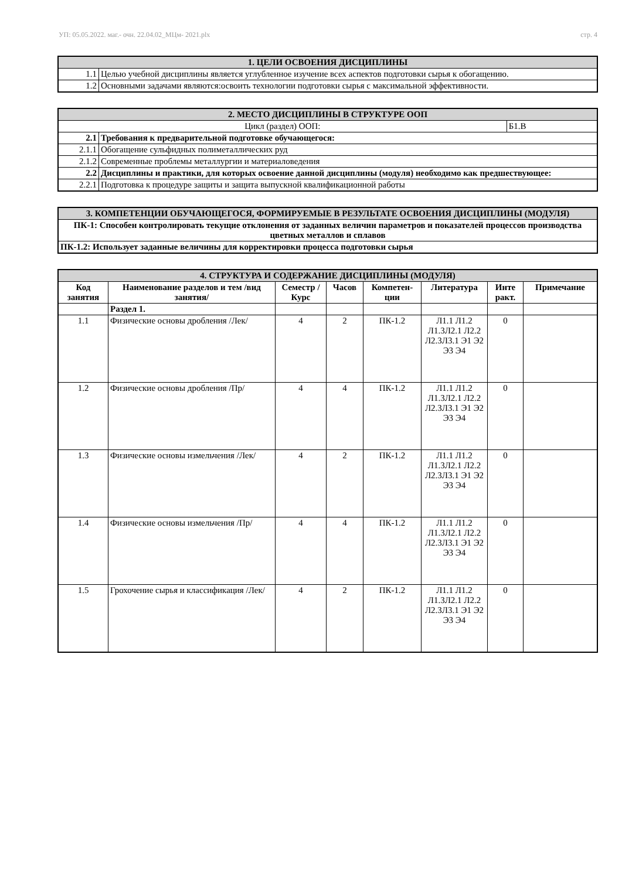УП: 05.05.2022. маг.- очн. 22.04.02_МЦм- 2021.plx стр. 4
| 1. ЦЕЛИ ОСВОЕНИЯ ДИСЦИПЛИНЫ | |
| 1.1 | Целью учебной дисциплины является углубленное изучение всех аспектов подготовки сырья к обогащению. |
| 1.2 | Основными задачами являются:освоить технологии подготовки сырья с максимальной эффективности. |
| 2. МЕСТО ДИСЦИПЛИНЫ В СТРУКТУРЕ ООП | | |
| Цикл (раздел) ООП: | | Б1.В |
| 2.1 | Требования к предварительной подготовке обучающегося: | |
| 2.1.1 | Обогащение сульфидных полиметаллических руд | |
| 2.1.2 | Современные проблемы металлургии и материаловедения | |
| 2.2 | Дисциплины и практики, для которых освоение данной дисциплины (модуля) необходимо как предшествующее: | |
| 2.2.1 | Подготовка к процедуре защиты и защита выпускной квалификационной работы | |
| 3. КОМПЕТЕНЦИИ ОБУЧАЮЩЕГОСЯ, ФОРМИРУЕМЫЕ В РЕЗУЛЬТАТЕ ОСВОЕНИЯ ДИСЦИПЛИНЫ (МОДУЛЯ) |
| ПК-1: Способен контролировать текущие отклонения от заданных величин параметров и показателей процессов производства цветных металлов и сплавов |
| ПК-1.2: Использует заданные величины для корректировки процесса подготовки сырья |
| 4. СТРУКТУРА И СОДЕРЖАНИЕ ДИСЦИПЛИНЫ (МОДУЛЯ) | | | | | | | |
| Код занятия | Наименование разделов и тем /вид занятия/ | Семестр / Курс | Часов | Компетен-ции | Литература | Инте ракт. | Примечание |
| | Раздел 1. | | | | | | |
| 1.1 | Физические основы дробления /Лек/ | 4 | 2 | ПК-1.2 | Л1.1 Л1.2 Л1.3Л2.1 Л2.2 Л2.3Л3.1 Э1 Э2 Э3 Э4 | 0 | |
| 1.2 | Физические основы дробления /Пр/ | 4 | 4 | ПК-1.2 | Л1.1 Л1.2 Л1.3Л2.1 Л2.2 Л2.3Л3.1 Э1 Э2 Э3 Э4 | 0 | |
| 1.3 | Физические основы измельчения /Лек/ | 4 | 2 | ПК-1.2 | Л1.1 Л1.2 Л1.3Л2.1 Л2.2 Л2.3Л3.1 Э1 Э2 Э3 Э4 | 0 | |
| 1.4 | Физические основы измельчения /Пр/ | 4 | 4 | ПК-1.2 | Л1.1 Л1.2 Л1.3Л2.1 Л2.2 Л2.3Л3.1 Э1 Э2 Э3 Э4 | 0 | |
| 1.5 | Грохочение сырья и классификация /Лек/ | 4 | 2 | ПК-1.2 | Л1.1 Л1.2 Л1.3Л2.1 Л2.2 Л2.3Л3.1 Э1 Э2 Э3 Э4 | 0 | |